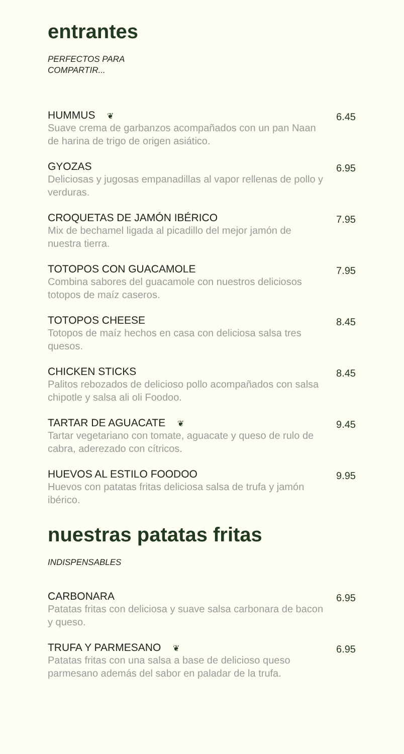entrantes
PERFECTOS PARA
COMPARTIR...
HUMMUS ❦
Suave crema de garbanzos acompañados con un pan Naan de harina de trigo de origen asiático.
6.45
GYOZAS
Deliciosas y jugosas empanadillas al vapor rellenas de pollo y verduras.
6.95
CROQUETAS DE JAMÓN IBÉRICO
Mix de bechamel ligada al picadillo del mejor jamón de nuestra tierra.
7.95
TOTOPOS CON GUACAMOLE
Combina sabores del guacamole con nuestros deliciosos totopos de maíz caseros.
7.95
TOTOPOS CHEESE
Totopos de maíz hechos en casa con deliciosa salsa tres quesos.
8.45
CHICKEN STICKS
Palitos rebozados de delicioso pollo acompañados con salsa chipotle y salsa ali oli Foodoo.
8.45
TARTAR DE AGUACATE ❦
Tartar vegetariano con tomate, aguacate y queso de rulo de cabra, aderezado con cítricos.
9.45
HUEVOS AL ESTILO FOODOO
Huevos con patatas fritas deliciosa salsa de trufa y jamón ibérico.
9.95
nuestras patatas fritas
INDISPENSABLES
CARBONARA
Patatas fritas con deliciosa y suave salsa carbonara de bacon y queso.
6.95
TRUFA Y PARMESANO ❦
Patatas fritas con una salsa a base de delicioso queso parmesano además del sabor en paladar de la trufa.
6.95